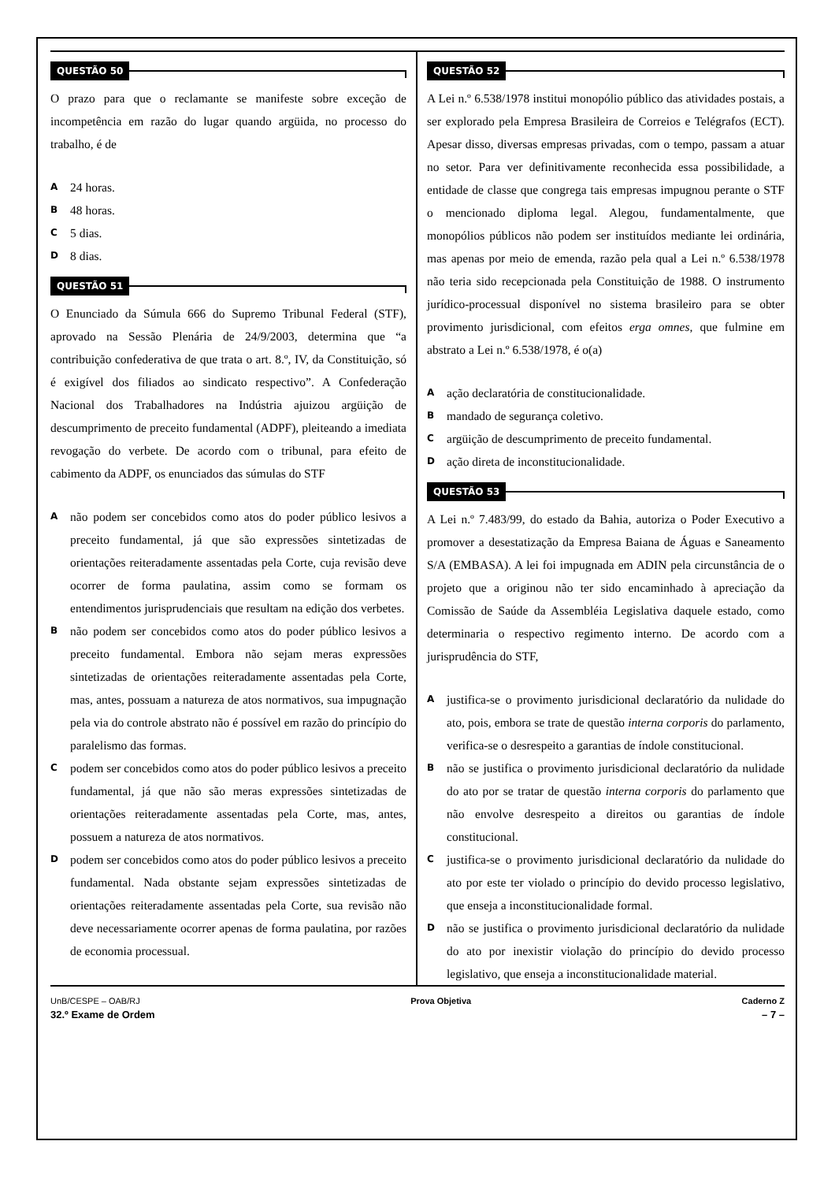QUESTÃO 50
O prazo para que o reclamante se manifeste sobre exceção de incompetência em razão do lugar quando argüida, no processo do trabalho, é de
A
24 horas.
B
48 horas.
C
5 dias.
D
8 dias.
QUESTÃO 51
O Enunciado da Súmula 666 do Supremo Tribunal Federal (STF), aprovado na Sessão Plenária de 24/9/2003, determina que “a contribuição confederativa de que trata o art. 8.º, IV, da Constituição, só é exigível dos filiados ao sindicato respectivo”. A Confederação Nacional dos Trabalhadores na Indústria ajuizou argüição de descumprimento de preceito fundamental (ADPF), pleiteando a imediata revogação do verbete. De acordo com o tribunal, para efeito de cabimento da ADPF, os enunciados das súmulas do STF
A
não podem ser concebidos como atos do poder público lesivos a preceito fundamental, já que são expressões sintetizadas de orientações reiteradamente assentadas pela Corte, cuja revisão deve ocorrer de forma paulatina, assim como se formam os entendimentos jurisprudenciais que resultam na edição dos verbetes.
B
não podem ser concebidos como atos do poder público lesivos a preceito fundamental. Embora não sejam meras expressões sintetizadas de orientações reiteradamente assentadas pela Corte, mas, antes, possuam a natureza de atos normativos, sua impugnação pela via do controle abstrato não é possível em razão do princípio do paralelismo das formas.
C
podem ser concebidos como atos do poder público lesivos a preceito fundamental, já que não são meras expressões sintetizadas de orientações reiteradamente assentadas pela Corte, mas, antes, possuem a natureza de atos normativos.
D
podem ser concebidos como atos do poder público lesivos a preceito fundamental. Nada obstante sejam expressões sintetizadas de orientações reiteradamente assentadas pela Corte, sua revisão não deve necessariamente ocorrer apenas de forma paulatina, por razões de economia processual.
QUESTÃO 52
A Lei n.º 6.538/1978 institui monopólio público das atividades postais, a ser explorado pela Empresa Brasileira de Correios e Telégrafos (ECT). Apesar disso, diversas empresas privadas, com o tempo, passam a atuar no setor. Para ver definitivamente reconhecida essa possibilidade, a entidade de classe que congrega tais empresas impugnou perante o STF o mencionado diploma legal. Alegou, fundamentalmente, que monopólios públicos não podem ser instituídos mediante lei ordinária, mas apenas por meio de emenda, razão pela qual a Lei n.º 6.538/1978 não teria sido recepcionada pela Constituição de 1988. O instrumento jurídico-processual disponível no sistema brasileiro para se obter provimento jurisdicional, com efeitos erga omnes, que fulmine em abstrato a Lei n.º 6.538/1978, é o(a)
A
ação declaratória de constitucionalidade.
B
mandado de segurança coletivo.
C
argüição de descumprimento de preceito fundamental.
D
ação direta de inconstitucionalidade.
QUESTÃO 53
A Lei n.º 7.483/99, do estado da Bahia, autoriza o Poder Executivo a promover a desestatização da Empresa Baiana de Águas e Saneamento S/A (EMBASA). A lei foi impugnada em ADIN pela circunstância de o projeto que a originou não ter sido encaminhado à apreciação da Comissão de Saúde da Assembléia Legislativa daquele estado, como determinaria o respectivo regimento interno. De acordo com a jurisprudência do STF,
A
justifica-se o provimento jurisdicional declaratório da nulidade do ato, pois, embora se trate de questão interna corporis do parlamento, verifica-se o desrespeito a garantias de índole constitucional.
B
não se justifica o provimento jurisdicional declaratório da nulidade do ato por se tratar de questão interna corporis do parlamento que não envolve desrespeito a direitos ou garantias de índole constitucional.
C
justifica-se o provimento jurisdicional declaratório da nulidade do ato por este ter violado o princípio do devido processo legislativo, que enseja a inconstitucionalidade formal.
D
não se justifica o provimento jurisdicional declaratório da nulidade do ato por inexistir violação do princípio do devido processo legislativo, que enseja a inconstitucionalidade material.
UnB/CESPE – OAB/RJ Prova Objetiva Caderno Z
32.º Exame de Ordem – 7 –